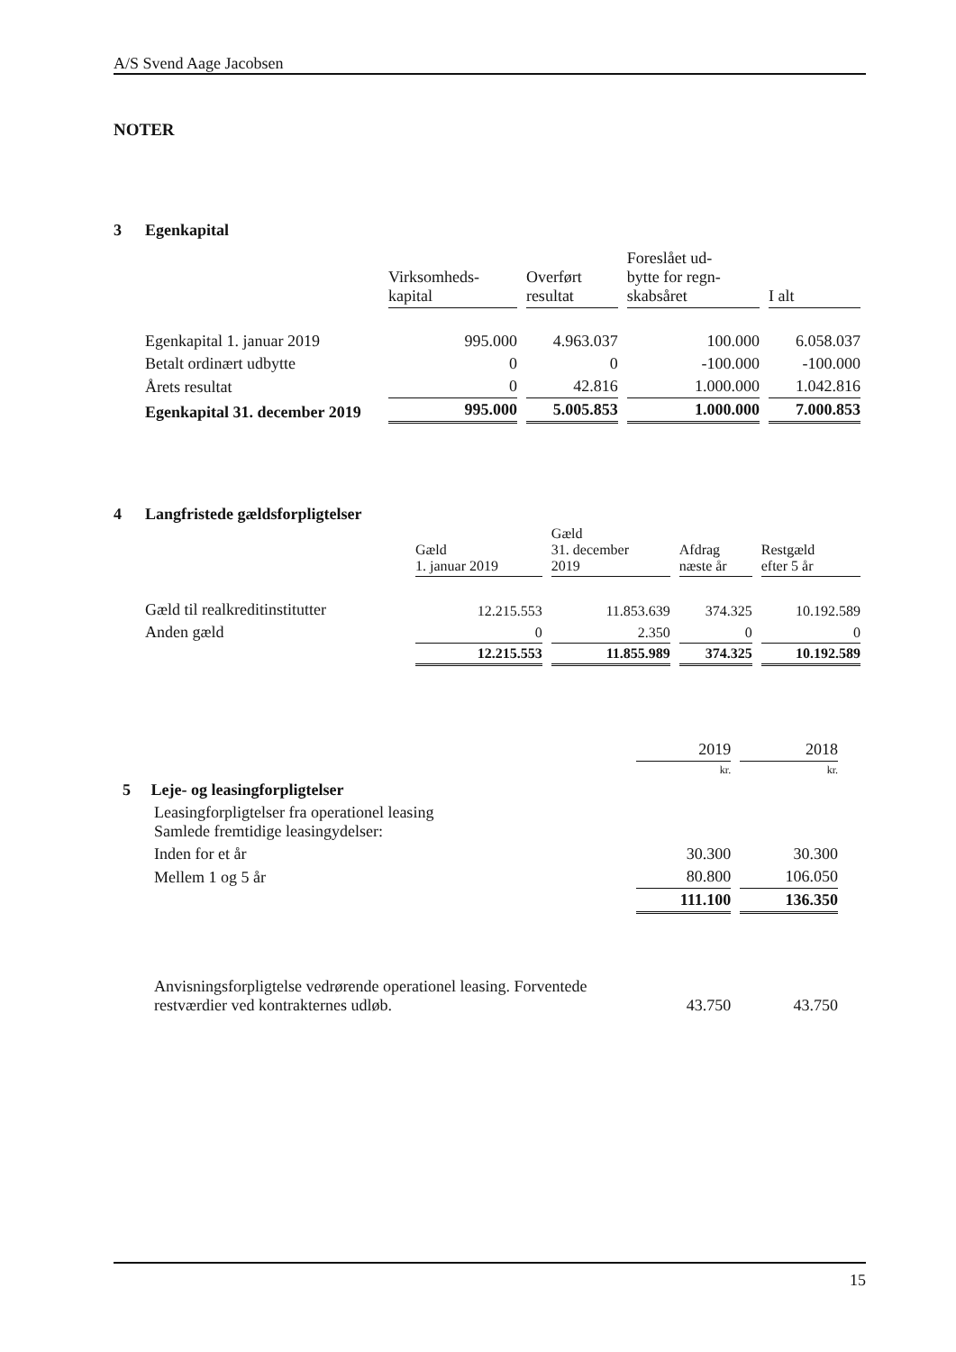A/S Svend Aage Jacobsen
NOTER
3 Egenkapital
| | Virksomheds- kapital | Overført resultat | Foreslået ud- bytte for regn- skabsåret | I alt |
| Egenkapital 1. januar 2019 | 995.000 | 4.963.037 | 100.000 | 6.058.037 |
| Betalt ordinært udbytte | 0 | 0 | -100.000 | -100.000 |
| Årets resultat | 0 | 42.816 | 1.000.000 | 1.042.816 |
| Egenkapital 31. december 2019 | 995.000 | 5.005.853 | 1.000.000 | 7.000.853 |
4 Langfristede gældsforpligtelser
| | Gæld 1. januar 2019 | Gæld 31. december 2019 | Afdrag næste år | Restgæld efter 5 år |
| Gæld til realkreditinstitutter | 12.215.553 | 11.853.639 | 374.325 | 10.192.589 |
| Anden gæld | 0 | 2.350 | 0 | 0 |
| | 12.215.553 | 11.855.989 | 374.325 | 10.192.589 |
| | 2019 | 2018 |
| | kr. | kr. |
| 5 Leje- og leasingforpligtelser | | |
| Leasingforpligtelser fra operationel leasing Samlede fremtidige leasingydelser: | | |
| Inden for et år | 30.300 | 30.300 |
| Mellem 1 og 5 år | 80.800 | 106.050 |
| | 111.100 | 136.350 |
| Anvisningsforpligtelse vedrørende operationel leasing. Forventede restværdier ved kontrakternes udløb. | 43.750 | 43.750 |
15